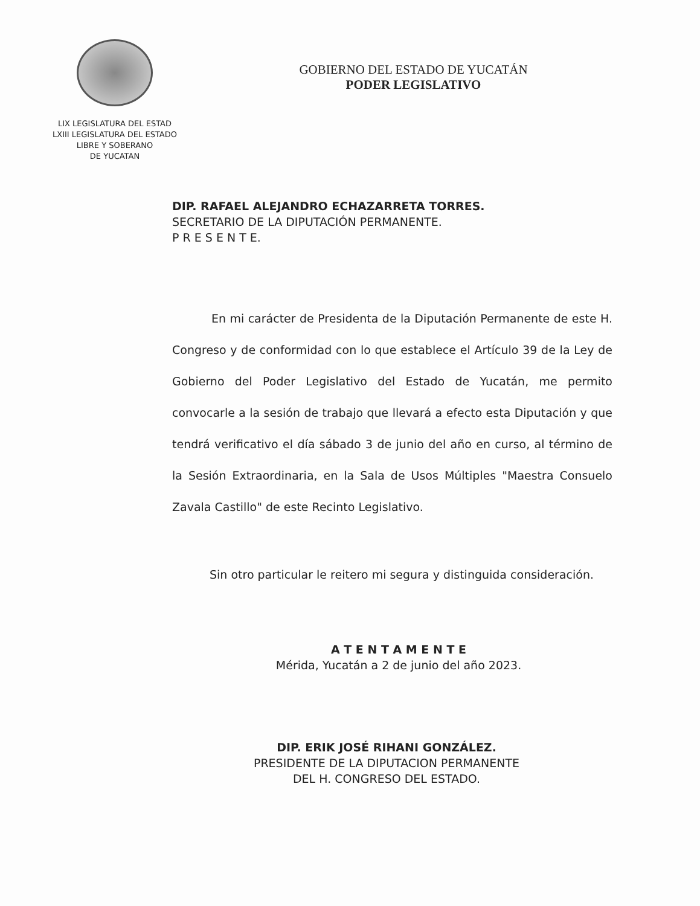LIX LEGISLATURA DEL ESTAD
LXIII LEGISLATURA DEL ESTADO
LIBRE Y SOBERANO
DE YUCATAN
GOBIERNO DEL ESTADO DE YUCATÁN
PODER LEGISLATIVO
DIP. RAFAEL ALEJANDRO ECHAZARRETA TORRES.
SECRETARIO DE LA DIPUTACIÓN PERMANENTE.
P R E S E N T E.
En mi carácter de Presidenta de la Diputación Permanente de este H. Congreso y de conformidad con lo que establece el Artículo 39 de la Ley de Gobierno del Poder Legislativo del Estado de Yucatán, me permito convocarle a la sesión de trabajo que llevará a efecto esta Diputación y que tendrá verificativo el día sábado 3 de junio del año en curso, al término de la Sesión Extraordinaria, en la Sala de Usos Múltiples "Maestra Consuelo Zavala Castillo" de este Recinto Legislativo.
Sin otro particular le reitero mi segura y distinguida consideración.
A T E N T A M E N T E
Mérida, Yucatán a 2 de junio del año 2023.
DIP. ERIK JOSÉ RIHANI GONZÁLEZ.
PRESIDENTE DE LA DIPUTACION PERMANENTE
DEL H. CONGRESO DEL ESTADO.